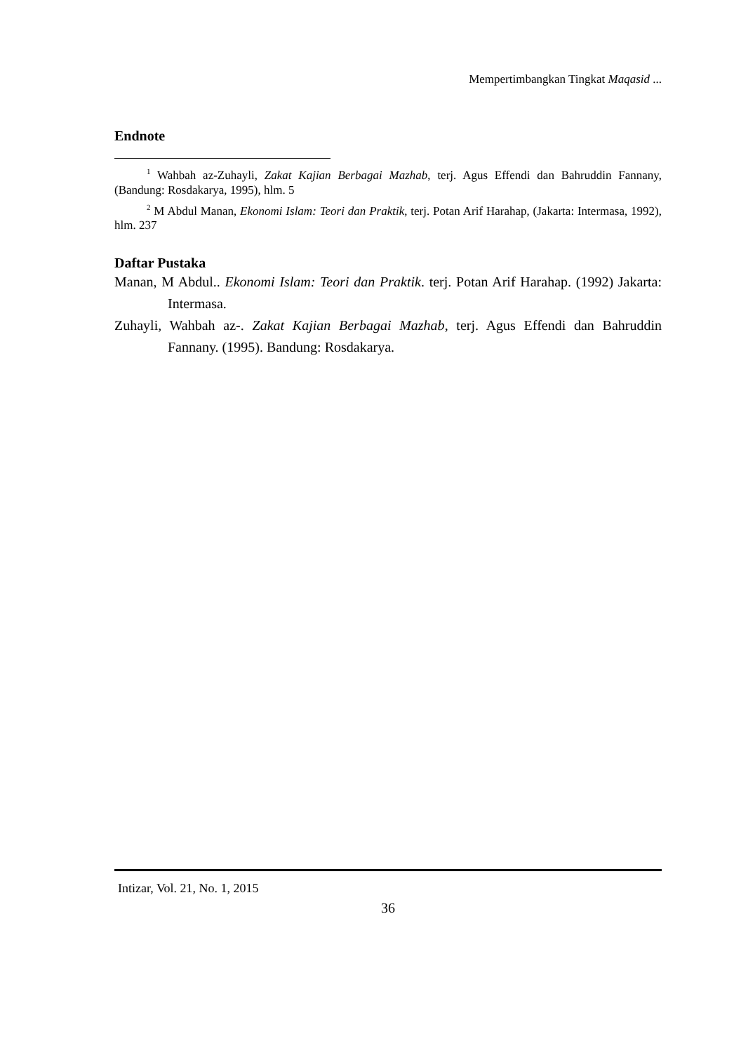Mempertimbangkan Tingkat Maqasid ...
Endnote
<sup>1</sup> Wahbah az-Zuhayli, Zakat Kajian Berbagai Mazhab, terj. Agus Effendi dan Bahruddin Fannany, (Bandung: Rosdakarya, 1995), hlm. 5
<sup>2</sup> M Abdul Manan, Ekonomi Islam: Teori dan Praktik, terj. Potan Arif Harahap, (Jakarta: Intermasa, 1992), hlm. 237
Daftar Pustaka
Manan, M Abdul.. Ekonomi Islam: Teori dan Praktik. terj. Potan Arif Harahap. (1992) Jakarta: Intermasa.
Zuhayli, Wahbah az-. Zakat Kajian Berbagai Mazhab, terj. Agus Effendi dan Bahruddin Fannany. (1995). Bandung: Rosdakarya.
Intizar, Vol. 21, No. 1, 2015
36